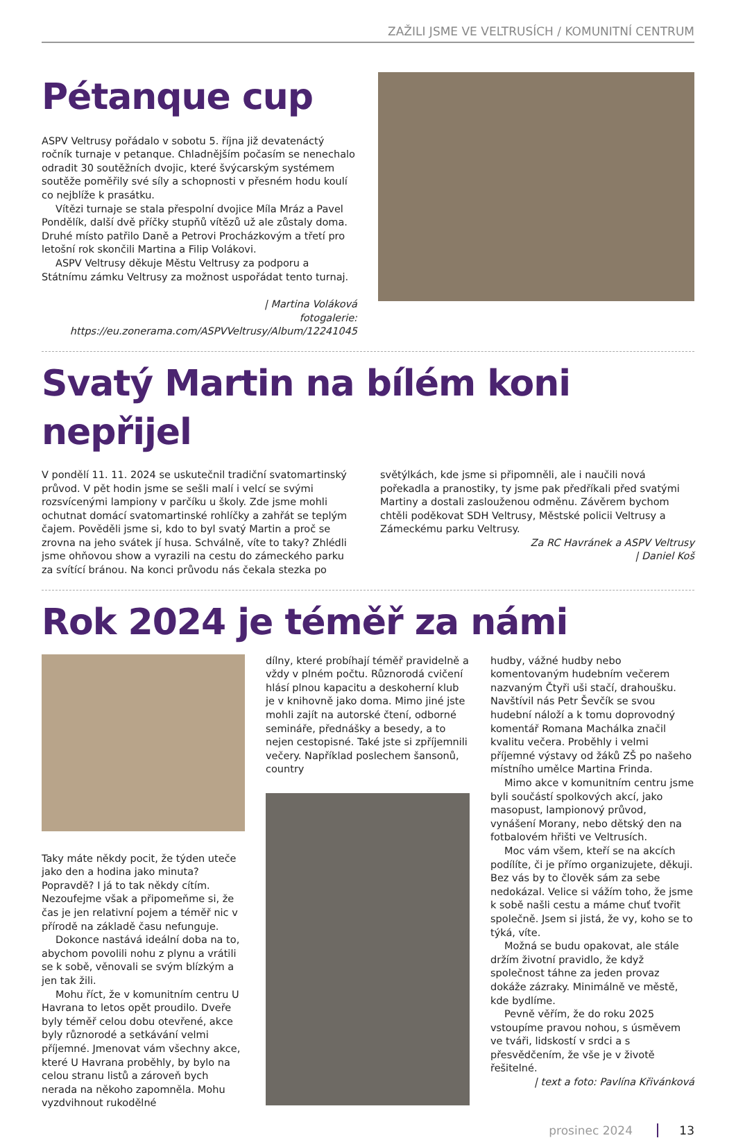ZAŽILI JSME VE VELTRUSÍCH / KOMUNITNÍ CENTRUM
Pétanque cup
ASPV Veltrusy pořádalo v sobotu 5. října již devatenáctý ročník turnaje v petanque. Chladnějším počasím se nenechalo odradit 30 soutěžních dvojic, které švýcarským systémem soutěže poměřily své síly a schopnosti v přesném hodu koulí co nejblíže k prasátku.
Vítězi turnaje se stala přespolní dvojice Míla Mráz a Pavel Pondělík, další dvě příčky stupňů vítězů už ale zůstaly doma. Druhé místo patřilo Daně a Petrovi Procházkovým a třetí pro letošní rok skončili Martina a Filip Volákovi.
ASPV Veltrusy děkuje Městu Veltrusy za podporu a Státnímu zámku Veltrusy za možnost uspořádat tento turnaj.
| Martina Voláková
fotogalerie: https://eu.zonerama.com/ASPVVeltrusy/Album/12241045
Svatý Martin na bílém koni nepřijel
V pondělí 11. 11. 2024 se uskutečnil tradiční svatomartinský průvod. V pět hodin jsme se sešli malí i velcí se svými rozsvícenými lampiony v parčíku u školy. Zde jsme mohli ochutnat domácí svatomartinské rohlíčky a zahřát se teplým čajem. Pověděli jsme si, kdo to byl svatý Martin a proč se zrovna na jeho svátek jí husa. Schválně, víte to taky? Zhlédli jsme ohňovou show a vyrazili na cestu do zámeckého parku za svítící bránou. Na konci průvodu nás čekala stezka po světýlkách, kde jsme si připomněli, ale i naučili nová pořekadla a pranostiky, ty jsme pak předříkali před svatými Martiny a dostali zaslouženou odměnu. Závěrem bychom chtěli poděkovat SDH Veltrusy, Městské policii Veltrusy a Zámeckému parku Veltrusy.
Za RC Havránek a ASPV Veltrusy
| Daniel Koš
Rok 2024 je téměř za námi
Taky máte někdy pocit, že týden uteče jako den a hodina jako minuta? Popravdě? I já to tak někdy cítím. Nezoufejme však a připomeňme si, že čas je jen relativní pojem a téměř nic v přírodě na základě času nefunguje.
Dokonce nastává ideální doba na to, abychom povolili nohu z plynu a vrátili se k sobě, věnovali se svým blízkým a jen tak žili.
Mohu říct, že v komunitním centru U Havrana to letos opět proudilo. Dveře byly téměř celou dobu otevřené, akce byly různorodé a setkávání velmi příjemné. Jmenovat vám všechny akce, které U Havrana proběhly, by bylo na celou stranu listů a zároveň bych nerada na někoho zapomněla. Mohu vyzdvihnout rukodělné
dílny, které probíhají téměř pravidelně a vždy v plném počtu. Různorodá cvičení hlásí plnou kapacitu a deskoherní klub je v knihovně jako doma. Mimo jiné jste mohli zajít na autorské čtení, odborné semináře, přednášky a besedy, a to nejen cestopisné. Také jste si zpříjemnili večery. Například poslechem šansonů, country
hudby, vážné hudby nebo komentovaným hudebním večerem nazvaným Čtyři uši stačí, drahoušku. Navštívil nás Petr Ševčík se svou hudební náloží a k tomu doprovodný komentář Romana Machálka značil kvalitu večera. Proběhly i velmi příjemné výstavy od žáků ZŠ po našeho místního umělce Martina Frinda.
Mimo akce v komunitním centru jsme byli součástí spolkových akcí, jako masopust, lampionový průvod, vynášení Morany, nebo dětský den na fotbalovém hřišti ve Veltrusích.
Moc vám všem, kteří se na akcích podílíte, či je přímo organizujete, děkuji. Bez vás by to člověk sám za sebe nedokázal. Velice si vážím toho, že jsme k sobě našli cestu a máme chuť tvořit společně. Jsem si jistá, že vy, koho se to týká, víte.
Možná se budu opakovat, ale stále držím životní pravidlo, že když společnost táhne za jeden provaz dokáže zázraky. Minimálně ve městě, kde bydlíme.
Pevně věřím, že do roku 2025 vstoupíme pravou nohou, s úsměvem ve tváři, lidskostí v srdci a s přesvědčením, že vše je v životě řešitelné.
| text a foto: Pavlína Křivánková
prosinec 2024 13